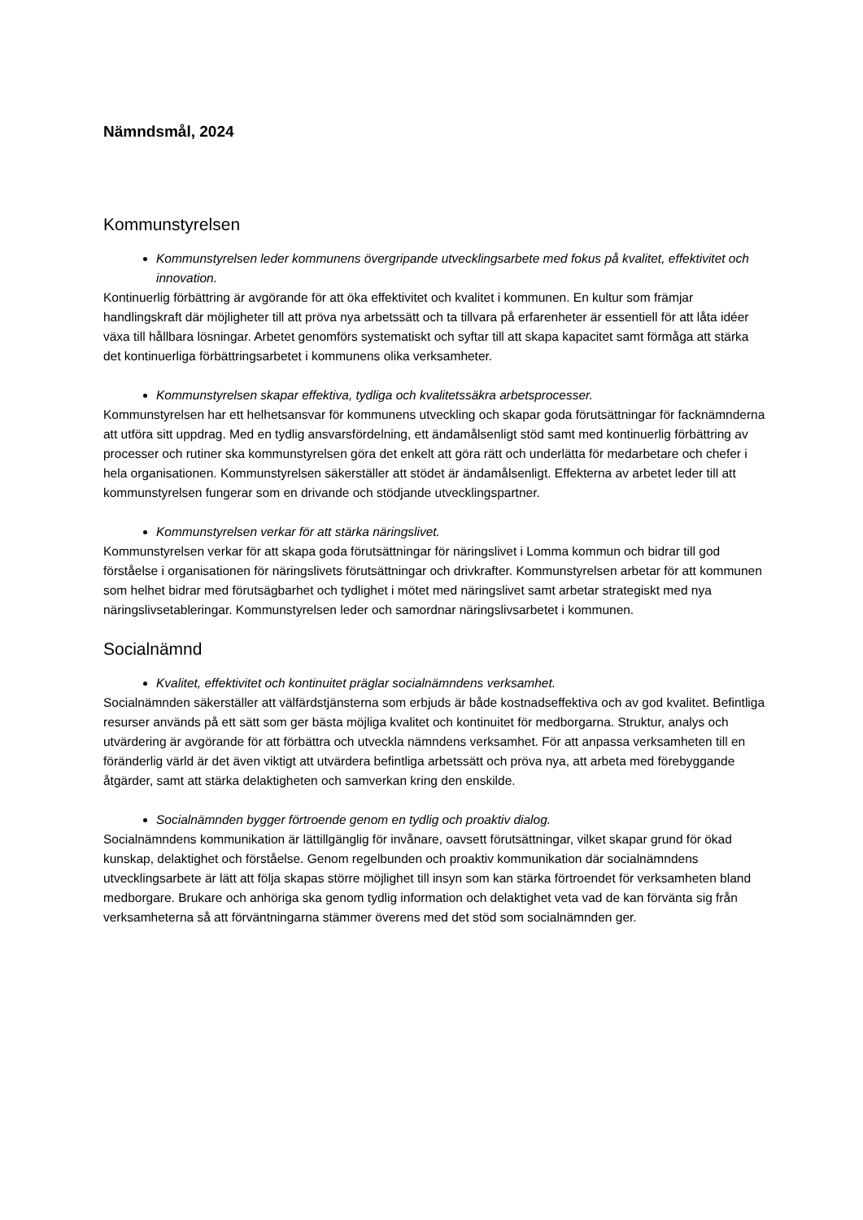Nämndsmål, 2024
Kommunstyrelsen
Kommunstyrelsen leder kommunens övergripande utvecklingsarbete med fokus på kvalitet, effektivitet och innovation.
Kontinuerlig förbättring är avgörande för att öka effektivitet och kvalitet i kommunen. En kultur som främjar handlingskraft där möjligheter till att pröva nya arbetssätt och ta tillvara på erfarenheter är essentiell för att låta idéer växa till hållbara lösningar. Arbetet genomförs systematiskt och syftar till att skapa kapacitet samt förmåga att stärka det kontinuerliga förbättringsarbetet i kommunens olika verksamheter.
Kommunstyrelsen skapar effektiva, tydliga och kvalitetssäkra arbetsprocesser.
Kommunstyrelsen har ett helhetsansvar för kommunens utveckling och skapar goda förutsättningar för facknämnderna att utföra sitt uppdrag. Med en tydlig ansvarsfördelning, ett ändamålsenligt stöd samt med kontinuerlig förbättring av processer och rutiner ska kommunstyrelsen göra det enkelt att göra rätt och underlätta för medarbetare och chefer i hela organisationen. Kommunstyrelsen säkerställer att stödet är ändamålsenligt. Effekterna av arbetet leder till att kommunstyrelsen fungerar som en drivande och stödjande utvecklingspartner.
Kommunstyrelsen verkar för att stärka näringslivet.
Kommunstyrelsen verkar för att skapa goda förutsättningar för näringslivet i Lomma kommun och bidrar till god förståelse i organisationen för näringslivets förutsättningar och drivkrafter. Kommunstyrelsen arbetar för att kommunen som helhet bidrar med förutsägbarhet och tydlighet i mötet med näringslivet samt arbetar strategiskt med nya näringslivsetableringar. Kommunstyrelsen leder och samordnar näringslivsarbetet i kommunen.
Socialnämnd
Kvalitet, effektivitet och kontinuitet präglar socialnämndens verksamhet.
Socialnämnden säkerställer att välfärdstjänsterna som erbjuds är både kostnadseffektiva och av god kvalitet. Befintliga resurser används på ett sätt som ger bästa möjliga kvalitet och kontinuitet för medborgarna. Struktur, analys och utvärdering är avgörande för att förbättra och utveckla nämndens verksamhet. För att anpassa verksamheten till en föränderlig värld är det även viktigt att utvärdera befintliga arbetssätt och pröva nya, att arbeta med förebyggande åtgärder, samt att stärka delaktigheten och samverkan kring den enskilde.
Socialnämnden bygger förtroende genom en tydlig och proaktiv dialog.
Socialnämndens kommunikation är lättillgänglig för invånare, oavsett förutsättningar, vilket skapar grund för ökad kunskap, delaktighet och förståelse. Genom regelbunden och proaktiv kommunikation där socialnämndens utvecklingsarbete är lätt att följa skapas större möjlighet till insyn som kan stärka förtroendet för verksamheten bland medborgare. Brukare och anhöriga ska genom tydlig information och delaktighet veta vad de kan förvänta sig från verksamheterna så att förväntningarna stämmer överens med det stöd som socialnämnden ger.